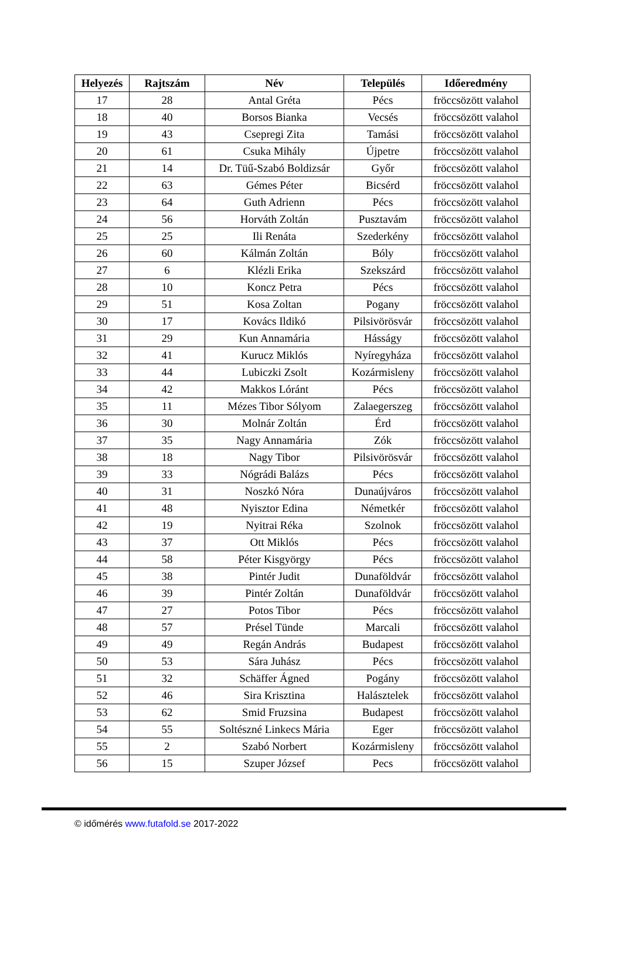| Helyezés | Rajtszám | Név | Település | Időeredmény |
| --- | --- | --- | --- | --- |
| 17 | 28 | Antal Gréta | Pécs | fröccsözött valahol |
| 18 | 40 | Borsos Bianka | Vecsés | fröccsözött valahol |
| 19 | 43 | Csepregi Zita | Tamási | fröccsözött valahol |
| 20 | 61 | Csuka Mihály | Újpetre | fröccsözött valahol |
| 21 | 14 | Dr. Tüű-Szabó Boldizsár | Győr | fröccsözött valahol |
| 22 | 63 | Gémes Péter | Bicsérd | fröccsözött valahol |
| 23 | 64 | Guth Adrienn | Pécs | fröccsözött valahol |
| 24 | 56 | Horváth Zoltán | Pusztavám | fröccsözött valahol |
| 25 | 25 | Ili Renáta | Szederkény | fröccsözött valahol |
| 26 | 60 | Kálmán Zoltán | Bóly | fröccsözött valahol |
| 27 | 6 | Klézli Erika | Szekszárd | fröccsözött valahol |
| 28 | 10 | Koncz Petra | Pécs | fröccsözött valahol |
| 29 | 51 | Kosa Zoltan | Pogany | fröccsözött valahol |
| 30 | 17 | Kovács Ildikó | Pilsivörösvár | fröccsözött valahol |
| 31 | 29 | Kun Annamária | Hásságy | fröccsözött valahol |
| 32 | 41 | Kurucz Miklós | Nyíregyháza | fröccsözött valahol |
| 33 | 44 | Lubiczki Zsolt | Kozármisleny | fröccsözött valahol |
| 34 | 42 | Makkos Lóránt | Pécs | fröccsözött valahol |
| 35 | 11 | Mézes Tibor Sólyom | Zalaegerszeg | fröccsözött valahol |
| 36 | 30 | Molnár Zoltán | Érd | fröccsözött valahol |
| 37 | 35 | Nagy Annamária | Zók | fröccsözött valahol |
| 38 | 18 | Nagy Tibor | Pilsivörösvár | fröccsözött valahol |
| 39 | 33 | Nógrádi Balázs | Pécs | fröccsözött valahol |
| 40 | 31 | Noszkó Nóra | Dunaújváros | fröccsözött valahol |
| 41 | 48 | Nyisztor Edina | Németkér | fröccsözött valahol |
| 42 | 19 | Nyitrai Réka | Szolnok | fröccsözött valahol |
| 43 | 37 | Ott Miklós | Pécs | fröccsözött valahol |
| 44 | 58 | Péter Kisgyörgy | Pécs | fröccsözött valahol |
| 45 | 38 | Pintér Judit | Dunaföldvár | fröccsözött valahol |
| 46 | 39 | Pintér Zoltán | Dunaföldvár | fröccsözött valahol |
| 47 | 27 | Potos Tibor | Pécs | fröccsözött valahol |
| 48 | 57 | Présel Tünde | Marcali | fröccsözött valahol |
| 49 | 49 | Regán András | Budapest | fröccsözött valahol |
| 50 | 53 | Sára Juhász | Pécs | fröccsözött valahol |
| 51 | 32 | Schäffer Ágned | Pogány | fröccsözött valahol |
| 52 | 46 | Sira Krisztina | Halásztelek | fröccsözött valahol |
| 53 | 62 | Smid Fruzsina | Budapest | fröccsözött valahol |
| 54 | 55 | Soltészné Linkecs Mária | Eger | fröccsözött valahol |
| 55 | 2 | Szabó Norbert | Kozármisleny | fröccsözött valahol |
| 56 | 15 | Szuper József | Pecs | fröccsözött valahol |
© időmérés www.futafold.se 2017-2022